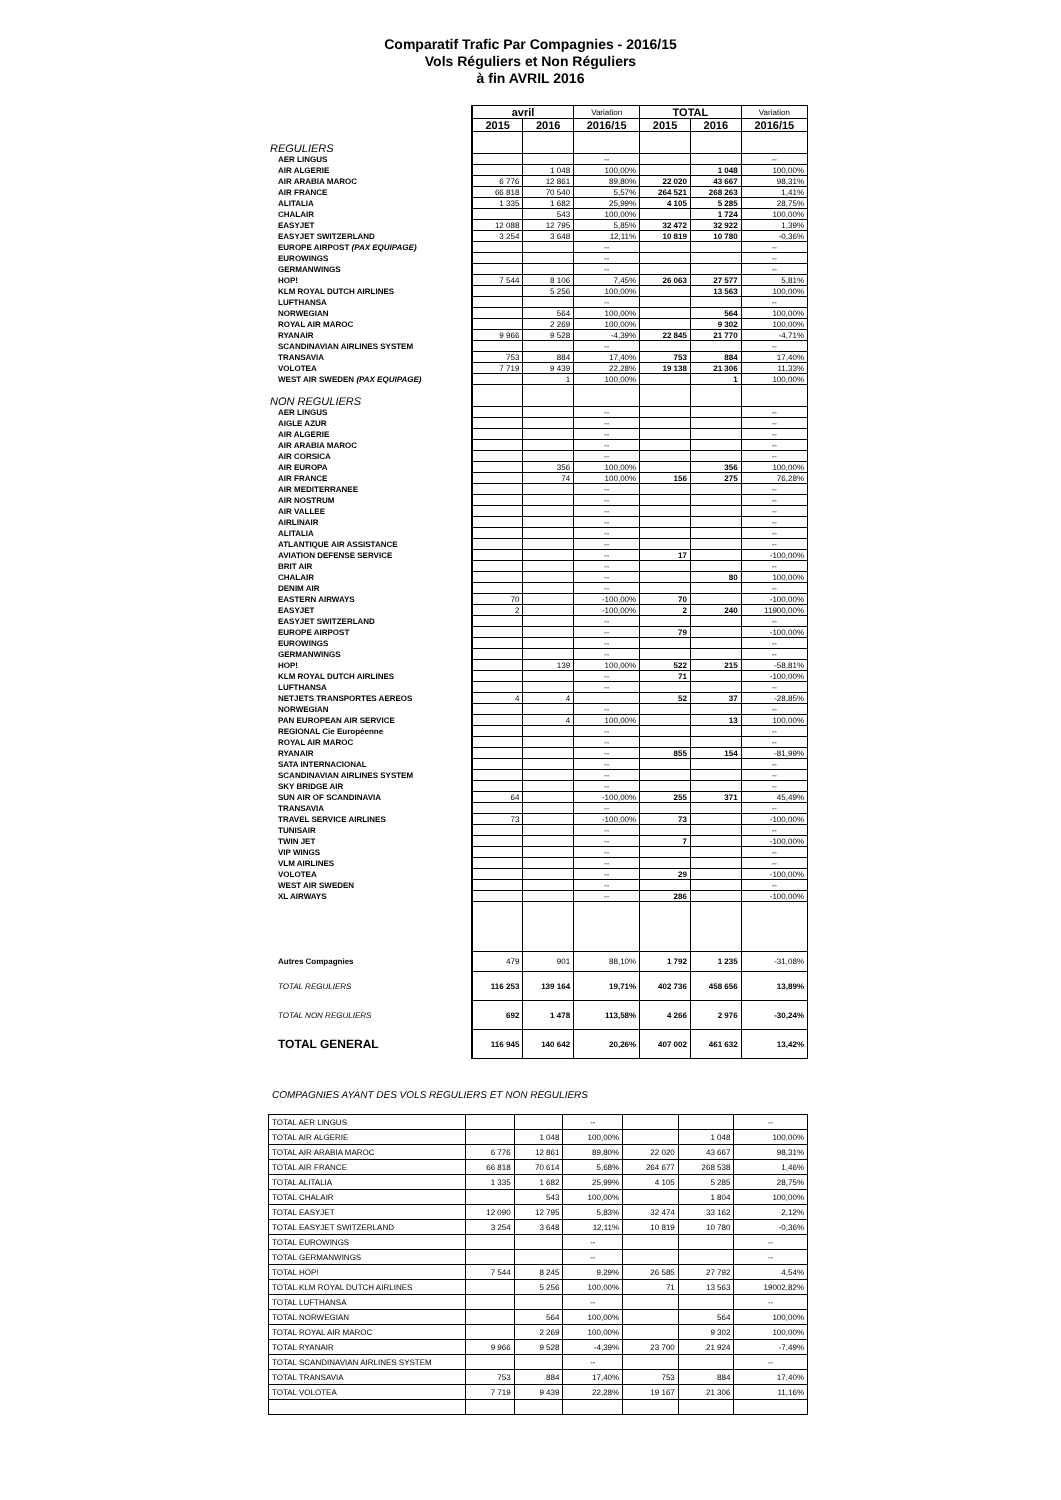Comparatif Trafic Par Compagnies - 2016/15
Vols Réguliers et Non Réguliers
à fin AVRIL 2016
| | avril | | Variation | TOTAL | | Variation |
| | 2015 | 2016 | 2016/15 | 2015 | 2016 | 2016/15 |
| REGULIERS | | | | | | |
| AER LINGUS | | | -- | | | -- |
| AIR ALGERIE | | 1 048 | 100,00% | | 1 048 | 100,00% |
| AIR ARABIA MAROC | 6 776 | 12 861 | 89,80% | 22 020 | 43 667 | 98,31% |
| AIR FRANCE | 66 818 | 70 540 | 5,57% | 264 521 | 268 263 | 1,41% |
| ALITALIA | 1 335 | 1 682 | 25,99% | 4 105 | 5 285 | 28,75% |
| CHALAIR | | 543 | 100,00% | | 1 724 | 100,00% |
| EASYJET | 12 088 | 12 795 | 5,85% | 32 472 | 32 922 | 1,39% |
| EASYJET SWITZERLAND | 3 254 | 3 648 | 12,11% | 10 819 | 10 780 | -0,36% |
| EUROPE AIRPOST (PAX EQUIPAGE) | | | -- | | | -- |
| EUROWINGS | | | -- | | | -- |
| GERMANWINGS | | | -- | | | -- |
| HOP! | 7 544 | 8 106 | 7,45% | 26 063 | 27 577 | 5,81% |
| KLM ROYAL DUTCH AIRLINES | | 5 256 | 100,00% | | 13 563 | 100,00% |
| LUFTHANSA | | | -- | | | -- |
| NORWEGIAN | | 564 | 100,00% | | 564 | 100,00% |
| ROYAL AIR MAROC | | 2 269 | 100,00% | | 9 302 | 100,00% |
| RYANAIR | 9 966 | 9 528 | -4,39% | 22 845 | 21 770 | -4,71% |
| SCANDINAVIAN AIRLINES SYSTEM | | | -- | | | -- |
| TRANSAVIA | 753 | 884 | 17,40% | 753 | 884 | 17,40% |
| VOLOTEA | 7 719 | 9 439 | 22,28% | 19 138 | 21 306 | 11,33% |
| WEST AIR SWEDEN (PAX EQUIPAGE) | | 1 | 100,00% | | 1 | 100,00% |
| NON REGULIERS | | | | | | |
| AER LINGUS | | | -- | | | -- |
| AIGLE AZUR | | | -- | | | -- |
| AIR ALGERIE | | | -- | | | -- |
| AIR ARABIA MAROC | | | -- | | | -- |
| AIR CORSICA | | | -- | | | -- |
| AIR EUROPA | | 356 | 100,00% | | 356 | 100,00% |
| AIR FRANCE | | 74 | 100,00% | 156 | 275 | 76,28% |
| AIR MEDITERRANEE | | | -- | | | -- |
| AIR NOSTRUM | | | -- | | | -- |
| AIR VALLEE | | | -- | | | -- |
| AIRLINAIR | | | -- | | | -- |
| ALITALIA | | | -- | | | -- |
| ATLANTIQUE AIR ASSISTANCE | | | -- | | | -- |
| AVIATION DEFENSE SERVICE | | | -- | 17 | | -100,00% |
| BRIT AIR | | | -- | | | -- |
| CHALAIR | | | -- | | 80 | 100,00% |
| DENIM AIR | | | -- | | | -- |
| EASTERN AIRWAYS | 70 | | -100,00% | 70 | | -100,00% |
| EASYJET | 2 | | -100,00% | 2 | 240 | 11900,00% |
| EASYJET SWITZERLAND | | | -- | | | -- |
| EUROPE AIRPOST | | | -- | 79 | | -100,00% |
| EUROWINGS | | | -- | | | -- |
| GERMANWINGS | | | -- | | | -- |
| HOP! | | 139 | 100,00% | 522 | 215 | -58,81% |
| KLM ROYAL DUTCH AIRLINES | | | -- | 71 | | -100,00% |
| LUFTHANSA | | | -- | | | -- |
| NETJETS TRANSPORTES AEREOS | 4 | 4 | | 52 | 37 | -28,85% |
| NORWEGIAN | | | -- | | | -- |
| PAN EUROPEAN AIR SERVICE | | 4 | 100,00% | | 13 | 100,00% |
| REGIONAL Cie Européenne | | | -- | | | -- |
| ROYAL AIR MAROC | | | -- | | | -- |
| RYANAIR | | | -- | 855 | 154 | -81,99% |
| SATA INTERNACIONAL | | | -- | | | -- |
| SCANDINAVIAN AIRLINES SYSTEM | | | -- | | | -- |
| SKY BRIDGE AIR | | | -- | | | -- |
| SUN AIR OF SCANDINAVIA | 64 | | -100,00% | 255 | 371 | 45,49% |
| TRANSAVIA | | | -- | | | -- |
| TRAVEL SERVICE AIRLINES | 73 | | -100,00% | 73 | | -100,00% |
| TUNISAIR | | | -- | | | -- |
| TWIN JET | | | -- | 7 | | -100,00% |
| VIP WINGS | | | -- | | | -- |
| VLM AIRLINES | | | -- | | | -- |
| VOLOTEA | | | -- | 29 | | -100,00% |
| WEST AIR SWEDEN | | | -- | | | -- |
| XL AIRWAYS | | | -- | 286 | | -100,00% |
| Autres Compagnies | 479 | 901 | 88,10% | 1 792 | 1 235 | -31,08% |
| TOTAL REGULIERS | 116 253 | 139 164 | 19,71% | 402 736 | 458 656 | 13,89% |
| TOTAL NON REGULIERS | 692 | 1 478 | 113,58% | 4 266 | 2 976 | -30,24% |
| TOTAL GENERAL | 116 945 | 140 642 | 20,26% | 407 002 | 461 632 | 13,42% |
COMPAGNIES AYANT DES VOLS REGULIERS ET NON REGULIERS
| TOTAL AER LINGUS | | | -- | | | -- |
| TOTAL AIR ALGERIE | | 1 048 | 100,00% | | 1 048 | 100,00% |
| TOTAL AIR ARABIA MAROC | 6 776 | 12 861 | 89,80% | 22 020 | 43 667 | 98,31% |
| TOTAL AIR FRANCE | 66 818 | 70 614 | 5,68% | 264 677 | 268 538 | 1,46% |
| TOTAL ALITALIA | 1 335 | 1 682 | 25,99% | 4 105 | 5 285 | 28,75% |
| TOTAL CHALAIR | | 543 | 100,00% | | 1 804 | 100,00% |
| TOTAL EASYJET | 12 090 | 12 795 | 5,83% | 32 474 | 33 162 | 2,12% |
| TOTAL EASYJET SWITZERLAND | 3 254 | 3 648 | 12,11% | 10 819 | 10 780 | -0,36% |
| TOTAL EUROWINGS | | | -- | | | -- |
| TOTAL GERMANWINGS | | | -- | | | -- |
| TOTAL HOP! | 7 544 | 8 245 | 9,29% | 26 585 | 27 792 | 4,54% |
| TOTAL KLM ROYAL DUTCH AIRLINES | | 5 256 | 100,00% | 71 | 13 563 | 19002,82% |
| TOTAL LUFTHANSA | | | -- | | | -- |
| TOTAL NORWEGIAN | | 564 | 100,00% | | 564 | 100,00% |
| TOTAL ROYAL AIR MAROC | | 2 269 | 100,00% | | 9 302 | 100,00% |
| TOTAL RYANAIR | 9 966 | 9 528 | -4,39% | 23 700 | 21 924 | -7,49% |
| TOTAL SCANDINAVIAN AIRLINES SYSTEM | | | -- | | | -- |
| TOTAL TRANSAVIA | 753 | 884 | 17,40% | 753 | 884 | 17,40% |
| TOTAL VOLOTEA | 7 719 | 9 439 | 22,28% | 19 167 | 21 306 | 11,16% |